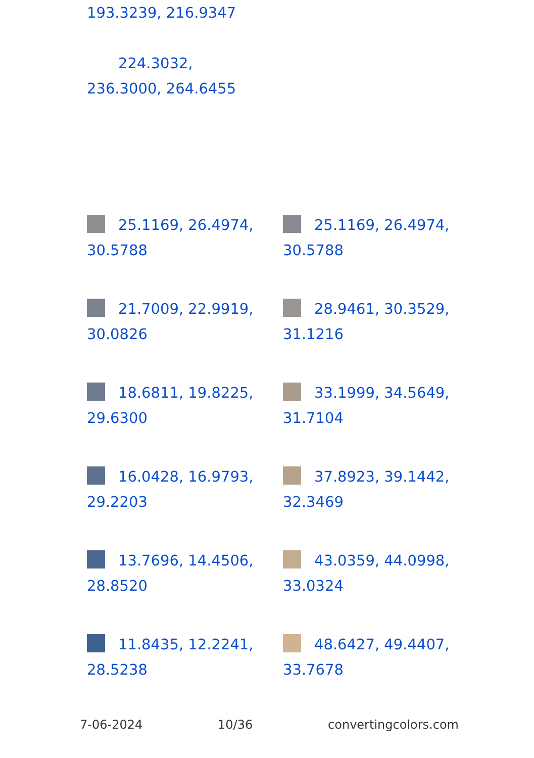193.3239, 216.9347
224.3032,
236.3000, 264.6455
25.1169, 26.4974, 30.5788
25.1169, 26.4974, 30.5788
21.7009, 22.9919, 30.0826
28.9461, 30.3529, 31.1216
18.6811, 19.8225, 29.6300
33.1999, 34.5649, 31.7104
16.0428, 16.9793, 29.2203
37.8923, 39.1442, 32.3469
13.7696, 14.4506, 28.8520
43.0359, 44.0998, 33.0324
11.8435, 12.2241, 28.5238
48.6427, 49.4407, 33.7678
7-06-2024 10/36 convertingcolors.com